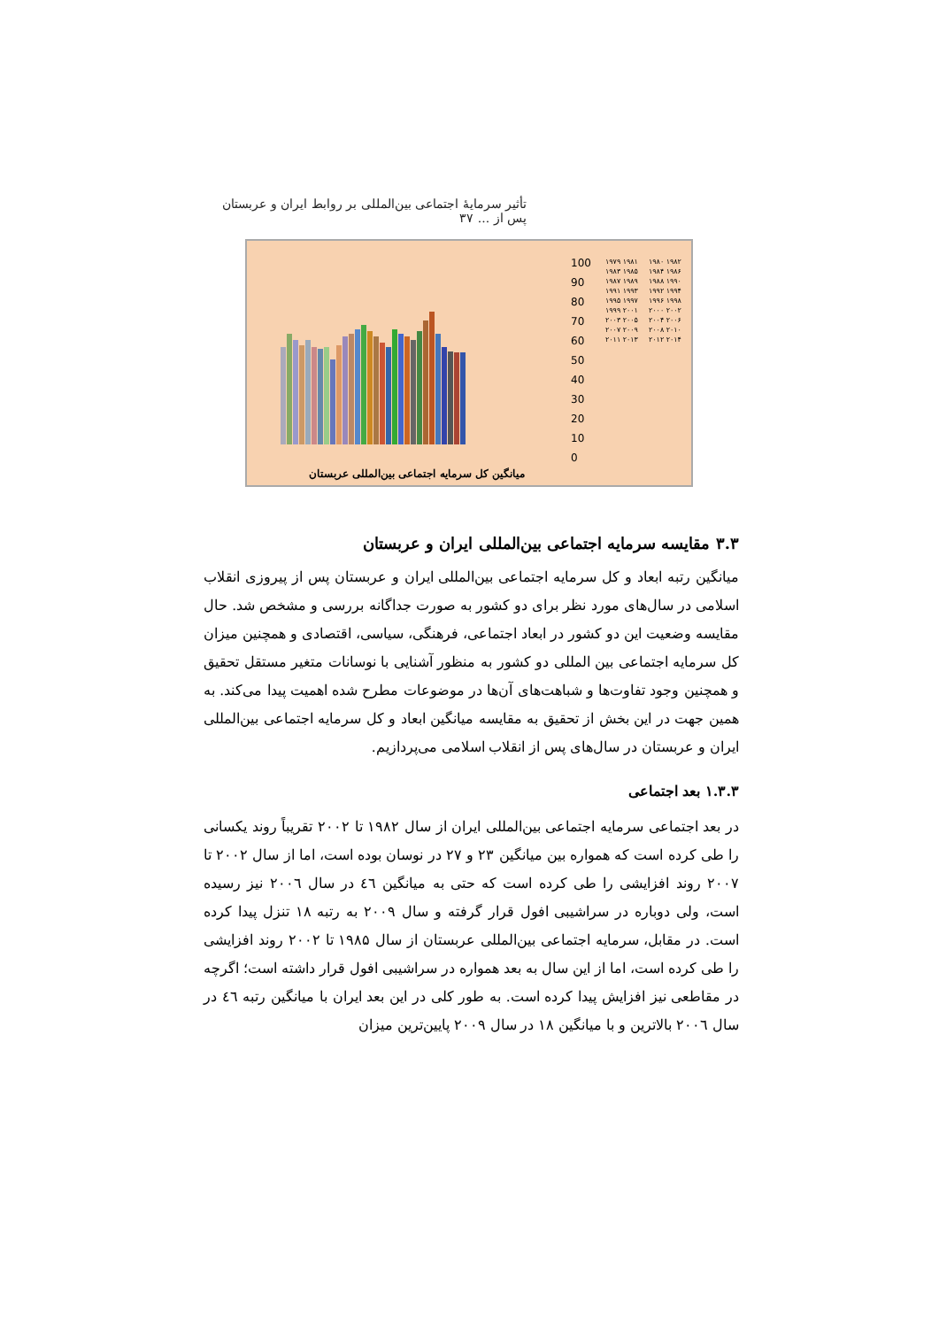تأثیر سرمایهٔ اجتماعی بین‌المللی بر روابط ایران و عربستان پس از ... ۳۷
100
90
80
70
60
50
40
30
20
10
0
۱۹۷۹ ۱۹۸۱ ۱۹۸۳ ۱۹۸۵ ۱۹۸۷ ۱۹۸۹ ۱۹۹۱ ۱۹۹۳ ۱۹۹۵ ۱۹۹۷ ۱۹۹۹ ۲۰۰۱ ۲۰۰۳ ۲۰۰۵ ۲۰۰۷ ۲۰۰۹ ۲۰۱۱ ۲۰۱۳ ۱۹۸۰ ۱۹۸۲ ۱۹۸۴ ۱۹۸۶ ۱۹۸۸ ۱۹۹۰ ۱۹۹۲ ۱۹۹۴ ۱۹۹۶ ۱۹۹۸ ۲۰۰۰ ۲۰۰۲ ۲۰۰۴ ۲۰۰۶ ۲۰۰۸ ۲۰۱۰ ۲۰۱۲ ۲۰۱۴
میانگین کل سرمایه اجتماعی بین‌المللی عربستان
۳.۳ مقایسه سرمایه اجتماعی بین‌المللی ایران و عربستان
میانگین رتبه ابعاد و کل سرمایه اجتماعی بین‌المللی ایران و عربستان پس از پیروزی انقلاب اسلامی در سال‌های مورد نظر برای دو کشور به صورت جداگانه بررسی و مشخص شد. حال مقایسه وضعیت این دو کشور در ابعاد اجتماعی، فرهنگی، سیاسی، اقتصادی و همچنین میزان کل سرمایه اجتماعی بین المللی دو کشور به منظور آشنایی با نوسانات متغیر مستقل تحقیق و همچنین وجود تفاوت‌ها و شباهت‌های آن‌ها در موضوعات مطرح شده اهمیت پیدا می‌کند. به همین جهت در این بخش از تحقیق به مقایسه میانگین ابعاد و کل سرمایه اجتماعی بین‌المللی ایران و عربستان در سال‌های پس از انقلاب اسلامی می‌پردازیم.
۱.۳.۳ بعد اجتماعی
در بعد اجتماعی سرمایه اجتماعی بین‌المللی ایران از سال ۱۹۸۲ تا ۲۰۰۲ تقریباً روند یکسانی را طی کرده است که همواره بین میانگین ۲۳ و ۲۷ در نوسان بوده است، اما از سال ۲۰۰۲ تا ۲۰۰۷ روند افزایشی را طی کرده است که حتی به میانگین ٤٦ در سال ۲۰۰٦ نیز رسیده است، ولی دوباره در سراشیبی افول قرار گرفته و سال ۲۰۰۹ به رتبه ۱۸ تنزل پیدا کرده است. در مقابل، سرمایه اجتماعی بین‌المللی عربستان از سال ۱۹۸۵ تا ۲۰۰۲ روند افزایشی را طی کرده است، اما از این سال به بعد همواره در سراشیبی افول قرار داشته است؛ اگرچه در مقاطعی نیز افزایش پیدا کرده است. به طور کلی در این بعد ایران با میانگین رتبه ٤٦ در سال ۲۰۰٦ بالاترین و با میانگین ۱۸ در سال ۲۰۰۹ پایین‌ترین میزان